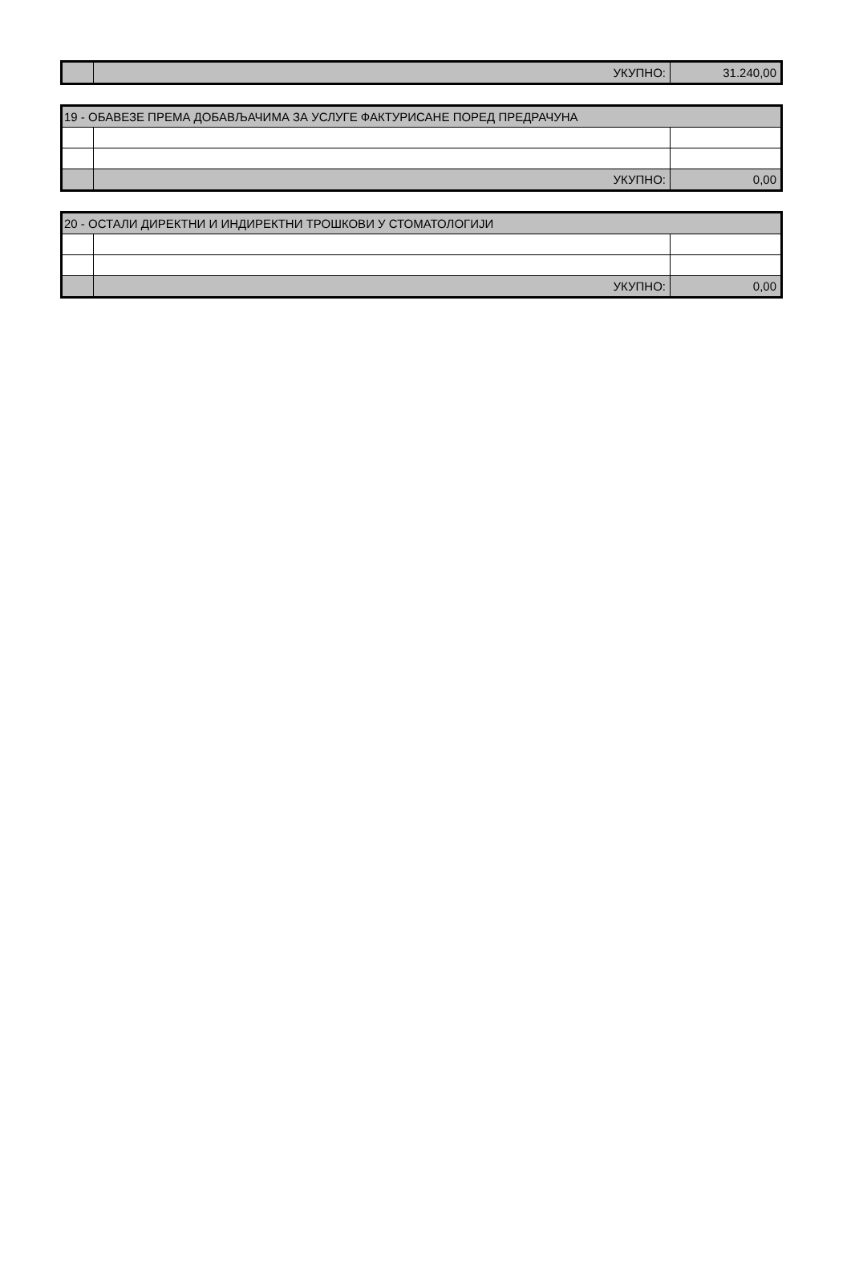| | УКУПНО: | 31.240,00 |
| 19 - ОБАВЕЗЕ ПРЕМА ДОБАВЉАЧИМА ЗА УСЛУГЕ ФАКТУРИСАНЕ ПОРЕД ПРЕДРАЧУНА | | |
| | УКУПНО: | 0,00 |
| 20 - ОСТАЛИ ДИРЕКТНИ И ИНДИРЕКТНИ ТРОШКОВИ У СТОМАТОЛОГИЈИ | | |
| | УКУПНО: | 0,00 |